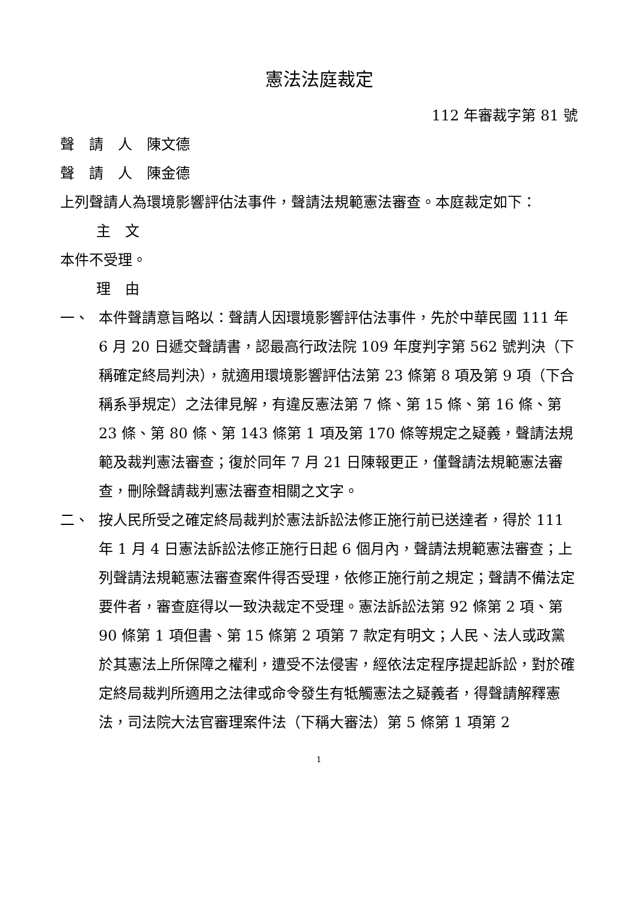憲法法庭裁定
112 年審裁字第 81 號
聲　請　人　陳文德
聲　請　人　陳金德
上列聲請人為環境影響評估法事件，聲請法規範憲法審查。本庭裁定如下：
主　文
本件不受理。
理　由
一、 本件聲請意旨略以：聲請人因環境影響評估法事件，先於中華民國 111 年 6 月 20 日遞交聲請書，認最高行政法院 109 年度判字第 562 號判決（下稱確定終局判決），就適用環境影響評估法第 23 條第 8 項及第 9 項（下合稱系爭規定）之法律見解，有違反憲法第 7 條、第 15 條、第 16 條、第 23 條、第 80 條、第 143 條第 1 項及第 170 條等規定之疑義，聲請法規範及裁判憲法審查；復於同年 7 月 21 日陳報更正，僅聲請法規範憲法審查，刪除聲請裁判憲法審查相關之文字。
二、 按人民所受之確定終局裁判於憲法訴訟法修正施行前已送達者，得於 111 年 1 月 4 日憲法訴訟法修正施行日起 6 個月內，聲請法規範憲法審查；上列聲請法規範憲法審查案件得否受理，依修正施行前之規定；聲請不備法定要件者，審查庭得以一致決裁定不受理。憲法訴訟法第 92 條第 2 項、第 90 條第 1 項但書、第 15 條第 2 項第 7 款定有明文；人民、法人或政黨於其憲法上所保障之權利，遭受不法侵害，經依法定程序提起訴訟，對於確定終局裁判所適用之法律或命令發生有牴觸憲法之疑義者，得聲請解釋憲法，司法院大法官審理案件法（下稱大審法）第 5 條第 1 項第 2
1